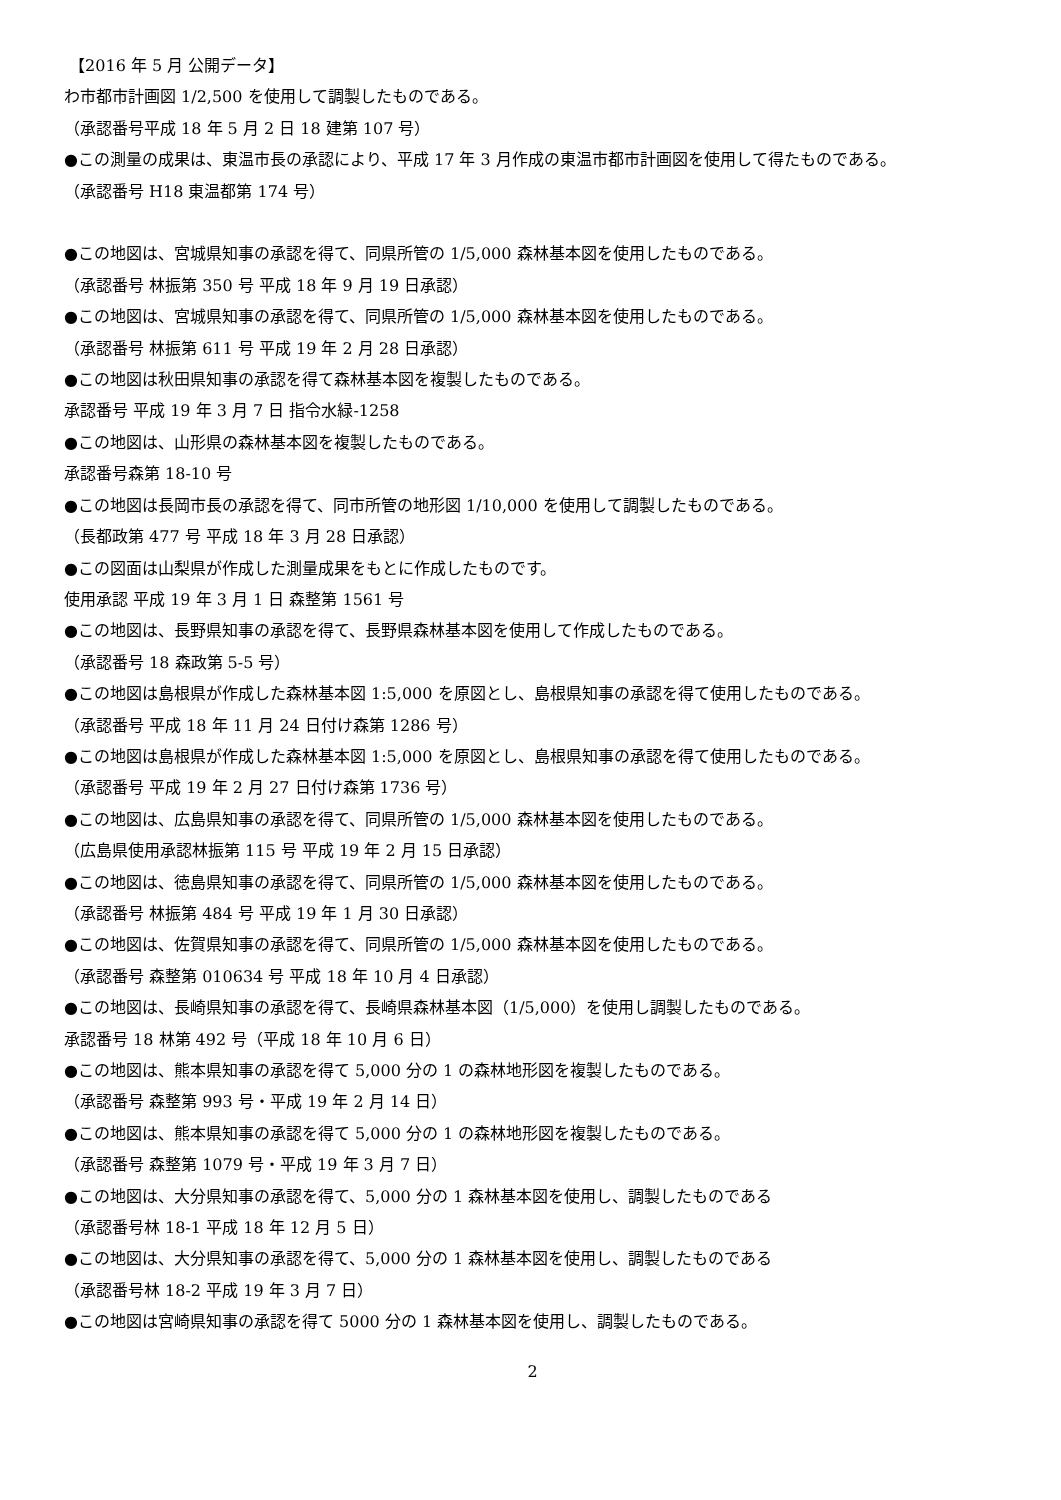【2016 年 5 月 公開データ】
わ市都市計画図 1/2,500 を使用して調製したものである。
（承認番号平成 18 年 5 月 2 日 18 建第 107 号）
●この測量の成果は、東温市長の承認により、平成 17 年 3 月作成の東温市都市計画図を使用して得たものである。
（承認番号 H18 東温都第 174 号）
●この地図は、宮城県知事の承認を得て、同県所管の 1/5,000 森林基本図を使用したものである。
（承認番号 林振第 350 号 平成 18 年 9 月 19 日承認）
●この地図は、宮城県知事の承認を得て、同県所管の 1/5,000 森林基本図を使用したものである。
（承認番号 林振第 611 号 平成 19 年 2 月 28 日承認）
●この地図は秋田県知事の承認を得て森林基本図を複製したものである。
承認番号 平成 19 年 3 月 7 日 指令水緑-1258
●この地図は、山形県の森林基本図を複製したものである。
承認番号森第 18-10 号
●この地図は長岡市長の承認を得て、同市所管の地形図 1/10,000 を使用して調製したものである。
（長都政第 477 号 平成 18 年 3 月 28 日承認）
●この図面は山梨県が作成した測量成果をもとに作成したものです。
使用承認 平成 19 年 3 月 1 日 森整第 1561 号
●この地図は、長野県知事の承認を得て、長野県森林基本図を使用して作成したものである。
（承認番号 18 森政第 5-5 号）
●この地図は島根県が作成した森林基本図 1:5,000 を原図とし、島根県知事の承認を得て使用したものである。
（承認番号 平成 18 年 11 月 24 日付け森第 1286 号）
●この地図は島根県が作成した森林基本図 1:5,000 を原図とし、島根県知事の承認を得て使用したものである。
（承認番号 平成 19 年 2 月 27 日付け森第 1736 号）
●この地図は、広島県知事の承認を得て、同県所管の 1/5,000 森林基本図を使用したものである。
（広島県使用承認林振第 115 号 平成 19 年 2 月 15 日承認）
●この地図は、徳島県知事の承認を得て、同県所管の 1/5,000 森林基本図を使用したものである。
（承認番号 林振第 484 号 平成 19 年 1 月 30 日承認）
●この地図は、佐賀県知事の承認を得て、同県所管の 1/5,000 森林基本図を使用したものである。
（承認番号 森整第 010634 号 平成 18 年 10 月 4 日承認）
●この地図は、長崎県知事の承認を得て、長崎県森林基本図（1/5,000）を使用し調製したものである。
承認番号 18 林第 492 号（平成 18 年 10 月 6 日）
●この地図は、熊本県知事の承認を得て 5,000 分の 1 の森林地形図を複製したものである。
（承認番号 森整第 993 号・平成 19 年 2 月 14 日）
●この地図は、熊本県知事の承認を得て 5,000 分の 1 の森林地形図を複製したものである。
（承認番号 森整第 1079 号・平成 19 年 3 月 7 日）
●この地図は、大分県知事の承認を得て、5,000 分の 1 森林基本図を使用し、調製したものである
（承認番号林 18-1 平成 18 年 12 月 5 日）
●この地図は、大分県知事の承認を得て、5,000 分の 1 森林基本図を使用し、調製したものである
（承認番号林 18-2 平成 19 年 3 月 7 日）
●この地図は宮崎県知事の承認を得て 5000 分の 1 森林基本図を使用し、調製したものである。
2